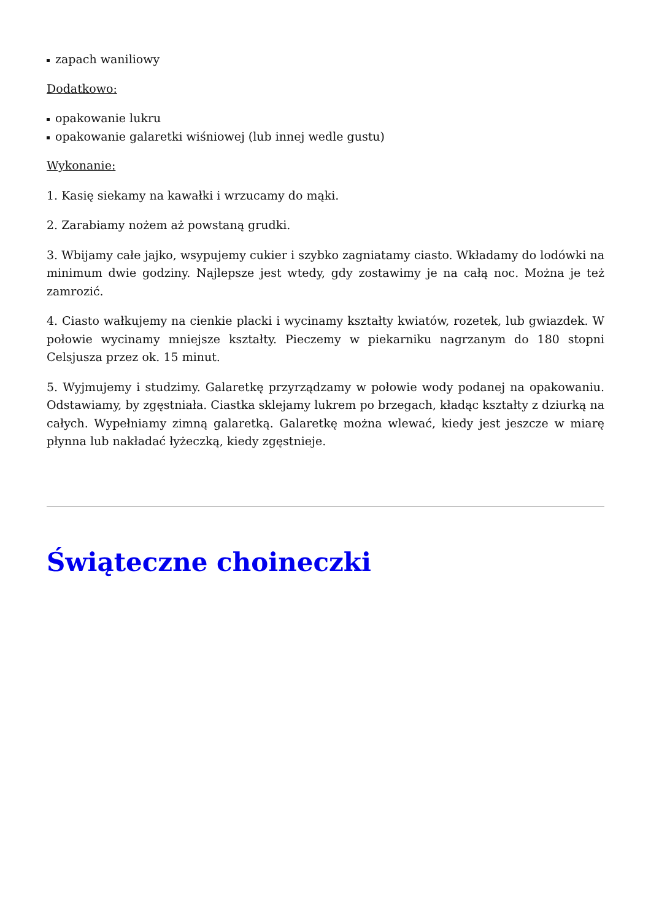zapach waniliowy
Dodatkowo:
opakowanie lukru
opakowanie galaretki wiśniowej (lub innej wedle gustu)
Wykonanie:
1. Kasię siekamy na kawałki i wrzucamy do mąki.
2. Zarabiamy nożem aż powstaną grudki.
3. Wbijamy całe jajko, wsypujemy cukier i szybko zagniatamy ciasto. Wkładamy do lodówki na minimum dwie godziny. Najlepsze jest wtedy, gdy zostawimy je na całą noc. Można je też zamrozić.
4. Ciasto wałkujemy na cienkie placki i wycinamy kształty kwiatów, rozetek, lub gwiazdek. W połowie wycinamy mniejsze kształty. Pieczemy w piekarniku nagrzanym do 180 stopni Celsjusza przez ok. 15 minut.
5. Wyjmujemy i studzimy. Galaretkę przyrządzamy w połowie wody podanej na opakowaniu. Odstawiamy, by zgęstniała. Ciastka sklejamy lukrem po brzegach, kładąc kształty z dziurką na całych. Wypełniamy zimną galaretką. Galaretkę można wlewać, kiedy jest jeszcze w miarę płynna lub nakładać łyżeczką, kiedy zgęstnieje.
Świąteczne choineczki